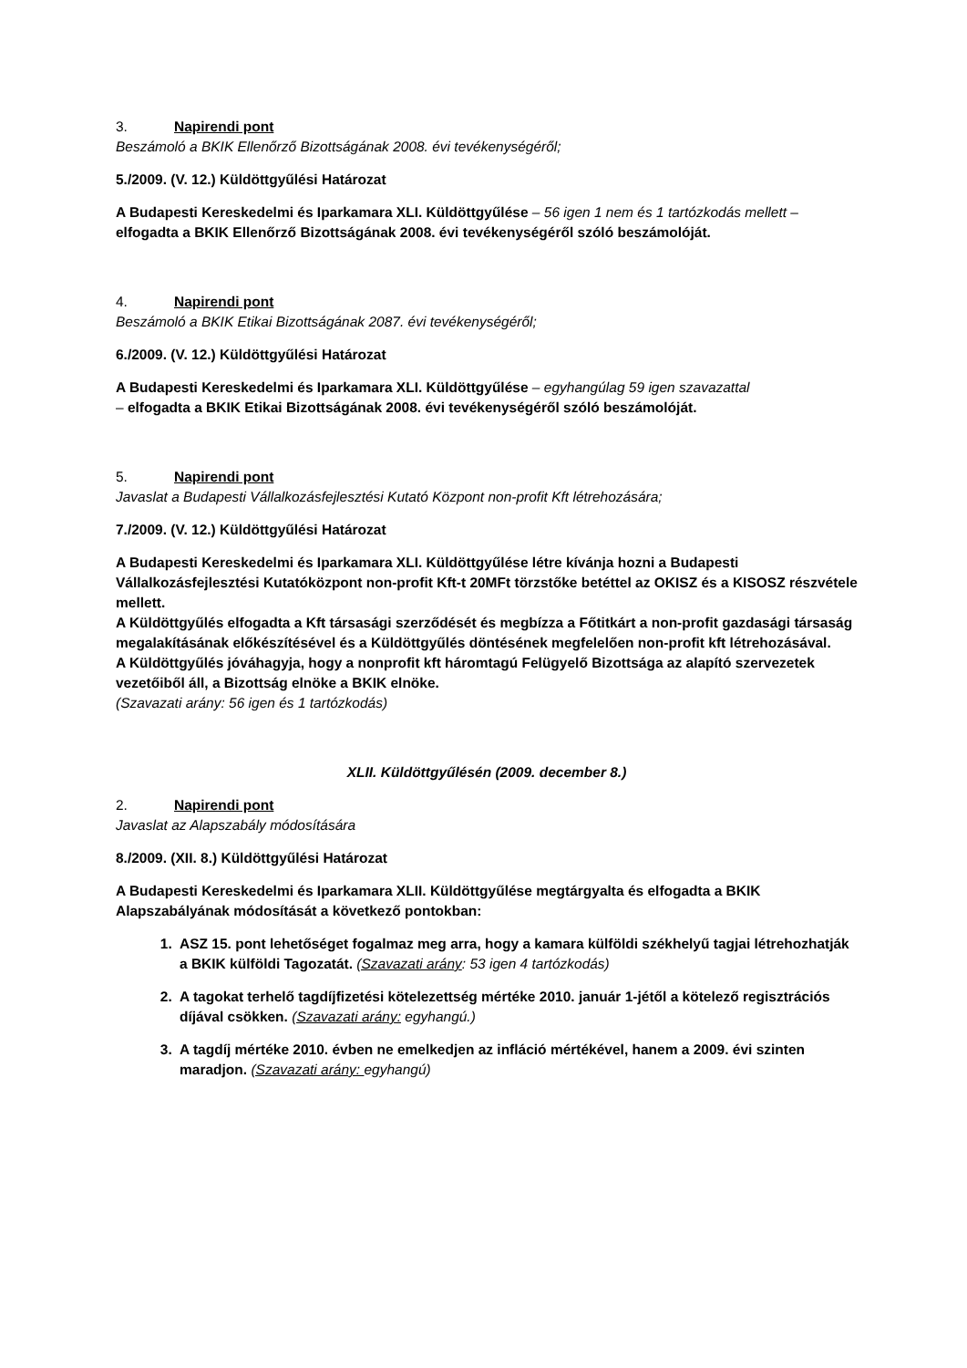3. Napirendi pont
Beszámoló a BKIK Ellenőrző Bizottságának 2008. évi tevékenységéről;
5./2009. (V. 12.) Küldöttgyűlési Határozat
A Budapesti Kereskedelmi és Iparkamara XLI. Küldöttgyűlése – 56 igen 1 nem és 1 tartózkodás mellett – elfogadta a BKIK Ellenőrző Bizottságának 2008. évi tevékenységéről szóló beszámolóját.
4. Napirendi pont
Beszámoló a BKIK Etikai Bizottságának 2087. évi tevékenységéről;
6./2009. (V. 12.) Küldöttgyűlési Határozat
A Budapesti Kereskedelmi és Iparkamara XLI. Küldöttgyűlése – egyhangúlag 59 igen szavazattal
– elfogadta a BKIK Etikai Bizottságának 2008. évi tevékenységéről szóló beszámolóját.
5. Napirendi pont
Javaslat a Budapesti Vállalkozásfejlesztési Kutató Központ non-profit Kft létrehozására;
7./2009. (V. 12.) Küldöttgyűlési Határozat
A Budapesti Kereskedelmi és Iparkamara XLI. Küldöttgyűlése létre kívánja hozni a Budapesti Vállalkozásfejlesztési Kutatóközpont non-profit Kft-t 20MFt törzstőke betéttel az OKISZ és a KISOSZ részvétele mellett.
A Küldöttgyűlés elfogadta a Kft társasági szerződését és megbízza a Főtitkárt a non-profit gazdasági társaság megalakításának előkészítésével és a Küldöttgyűlés döntésének megfelelően non-profit kft létrehozásával.
A Küldöttgyűlés jóváhagyja, hogy a nonprofit kft háromtagú Felügyelő Bizottsága az alapító szervezetek vezetőiből áll, a Bizottság elnöke a BKIK elnöke.
(Szavazati arány: 56 igen és 1 tartózkodás)
XLII. Küldöttgyűlésén (2009. december 8.)
2. Napirendi pont
Javaslat az Alapszabály módosítására
8./2009. (XII. 8.) Küldöttgyűlési Határozat
A Budapesti Kereskedelmi és Iparkamara XLII. Küldöttgyűlése megtárgyalta és elfogadta a BKIK Alapszabályának módosítását a következő pontokban:
1. ASZ 15. pont lehetőséget fogalmaz meg arra, hogy a kamara külföldi székhelyű tagjai létrehozhatják a BKIK külföldi Tagozatát. (Szavazati arány: 53 igen 4 tartózkodás)
2. A tagokat terhelő tagdíjfizetési kötelezettség mértéke 2010. január 1-jétől a kötelező regisztrációs díjával csökken. (Szavazati arány: egyhangú.)
3. A tagdíj mértéke 2010. évben ne emelkedjen az infláció mértékével, hanem a 2009. évi szinten maradjon. (Szavazati arány: egyhangú)